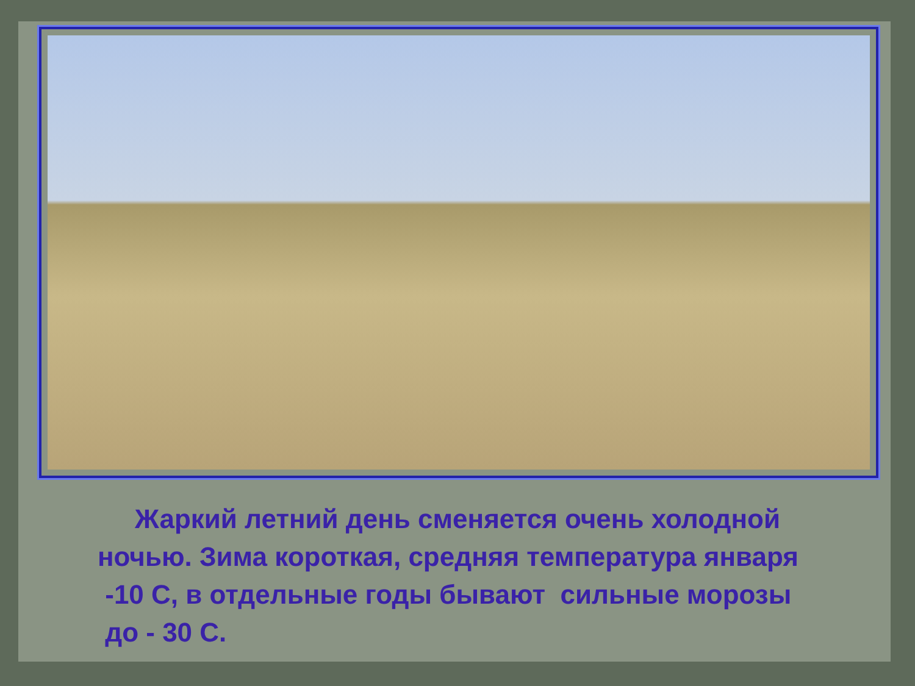Жаркий летний день сменяется очень холодной ночью. Зима короткая, средняя температура января -10 С, в отдельные годы бывают сильные морозы до - 30 С.